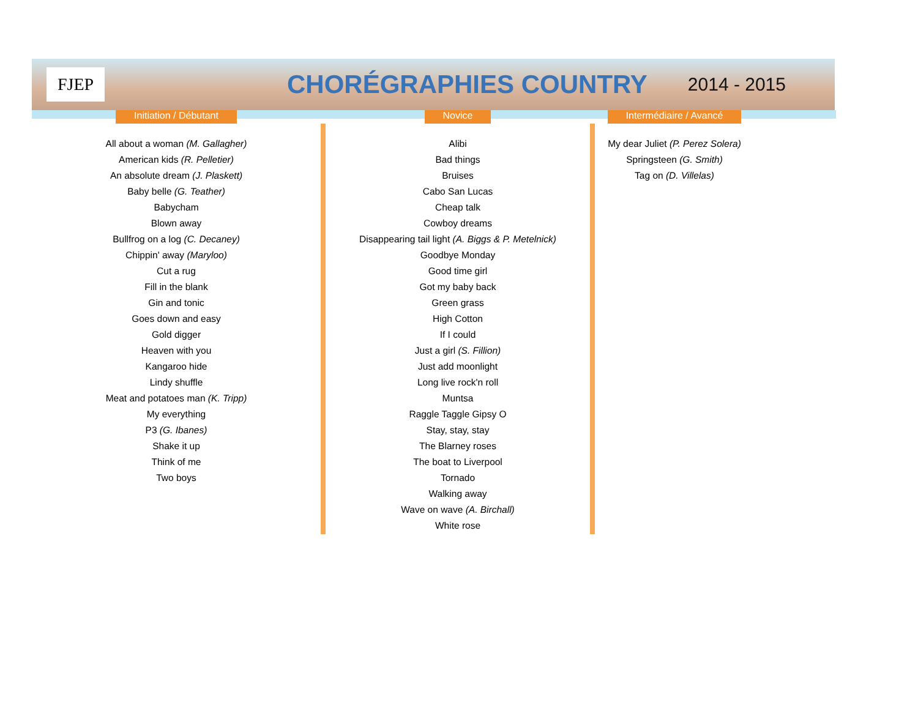FJEP
CHORÉGRAPHIES COUNTRY
2014 - 2015
| Initiation / Débutant | | Novice | | Intermédiaire / Avancé |
| --- | --- | --- | --- | --- |
| All about a woman (M. Gallagher) American kids (R. Pelletier) An absolute dream (J. Plaskett) Baby belle (G. Teather) Babycham Blown away Bullfrog on a log (C. Decaney) Chippin' away (Maryloo) Cut a rug Fill in the blank Gin and tonic Goes down and easy Gold digger Heaven with you Kangaroo hide Lindy shuffle Meat and potatoes man (K. Tripp) My everything P3 (G. Ibanes) Shake it up Think of me Two boys | | Alibi Bad things Bruises Cabo San Lucas Cheap talk Cowboy dreams Disappearing tail light (A. Biggs & P. Metelnick) Goodbye Monday Good time girl Got my baby back Green grass High Cotton If I could Just a girl (S. Fillion) Just add moonlight Long live rock'n roll Muntsa Raggle Taggle Gipsy O Stay, stay, stay The Blarney roses The boat to Liverpool Tornado Walking away Wave on wave (A. Birchall) White rose | | My dear Juliet (P. Perez Solera) Springsteen (G. Smith) Tag on (D. Villelas) |